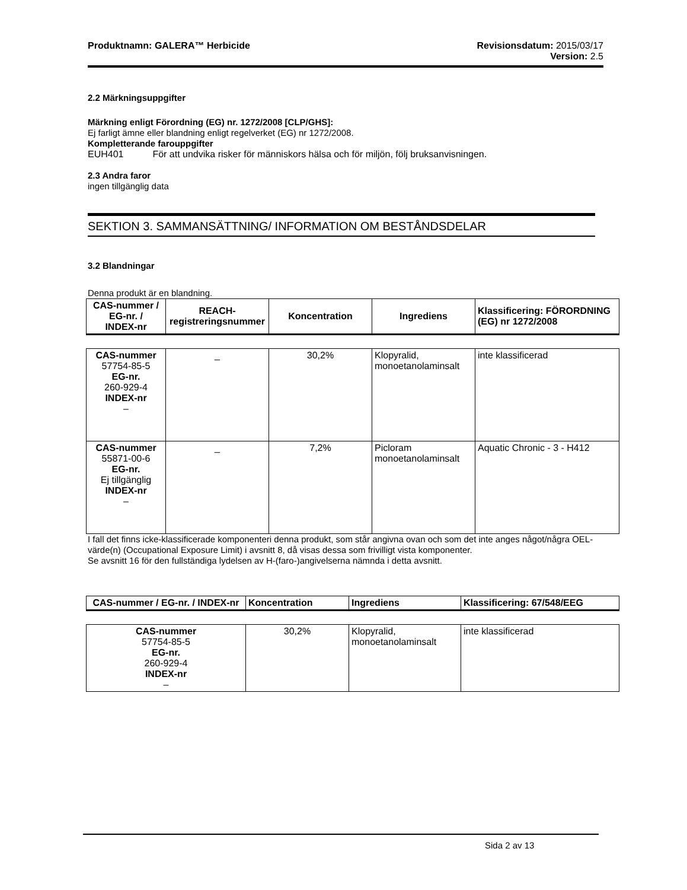Produktnamn: GALERA™ Herbicide Revisionsdatum: 2015/03/17
Version: 2.5
2.2 Märkningsuppgifter
Märkning enligt Förordning (EG) nr. 1272/2008 [CLP/GHS]:
Ej farligt ämne eller blandning enligt regelverket (EG) nr 1272/2008.
Kompletterande farouppgifter
EUH401 För att undvika risker för människors hälsa och för miljön, följ bruksanvisningen.
2.3 Andra faror
ingen tillgänglig data
SEKTION 3. SAMMANSÄTTNING/ INFORMATION OM BESTÅNDSDELAR
3.2 Blandningar
Denna produkt är en blandning.
| CAS-nummer / EG-nr. / INDEX-nr | REACH-registreringsnummer | Koncentration | Ingrediens | Klassificering: FÖRORDNING (EG) nr 1272/2008 |
| --- | --- | --- | --- | --- |
| CAS-nummer 57754-85-5 EG-nr. 260-929-4 INDEX-nr – | _ | 30,2% | Klopyralid, monoetanolaminsalt | inte klassificerad |
| CAS-nummer 55871-00-6 EG-nr. Ej tillgänglig INDEX-nr – | _ | 7,2% | Picloram monoetanolaminsalt | Aquatic Chronic - 3 - H412 |
I fall det finns icke-klassificerade komponenteri denna produkt, som står angivna ovan och som det inte anges något/några OEL-värde(n) (Occupational Exposure Limit) i avsnitt 8, då visas dessa som frivilligt vista komponenter.
Se avsnitt 16 för den fullständiga lydelsen av H-(faro-)angivelserna nämnda i detta avsnitt.
| CAS-nummer / EG-nr. / INDEX-nr | Koncentration | Ingrediens | Klassificering: 67/548/EEG |
| --- | --- | --- | --- |
| CAS-nummer 57754-85-5 EG-nr. 260-929-4 INDEX-nr – | 30,2% | Klopyralid, monoetanolaminsalt | inte klassificerad |
Sida 2 av 13